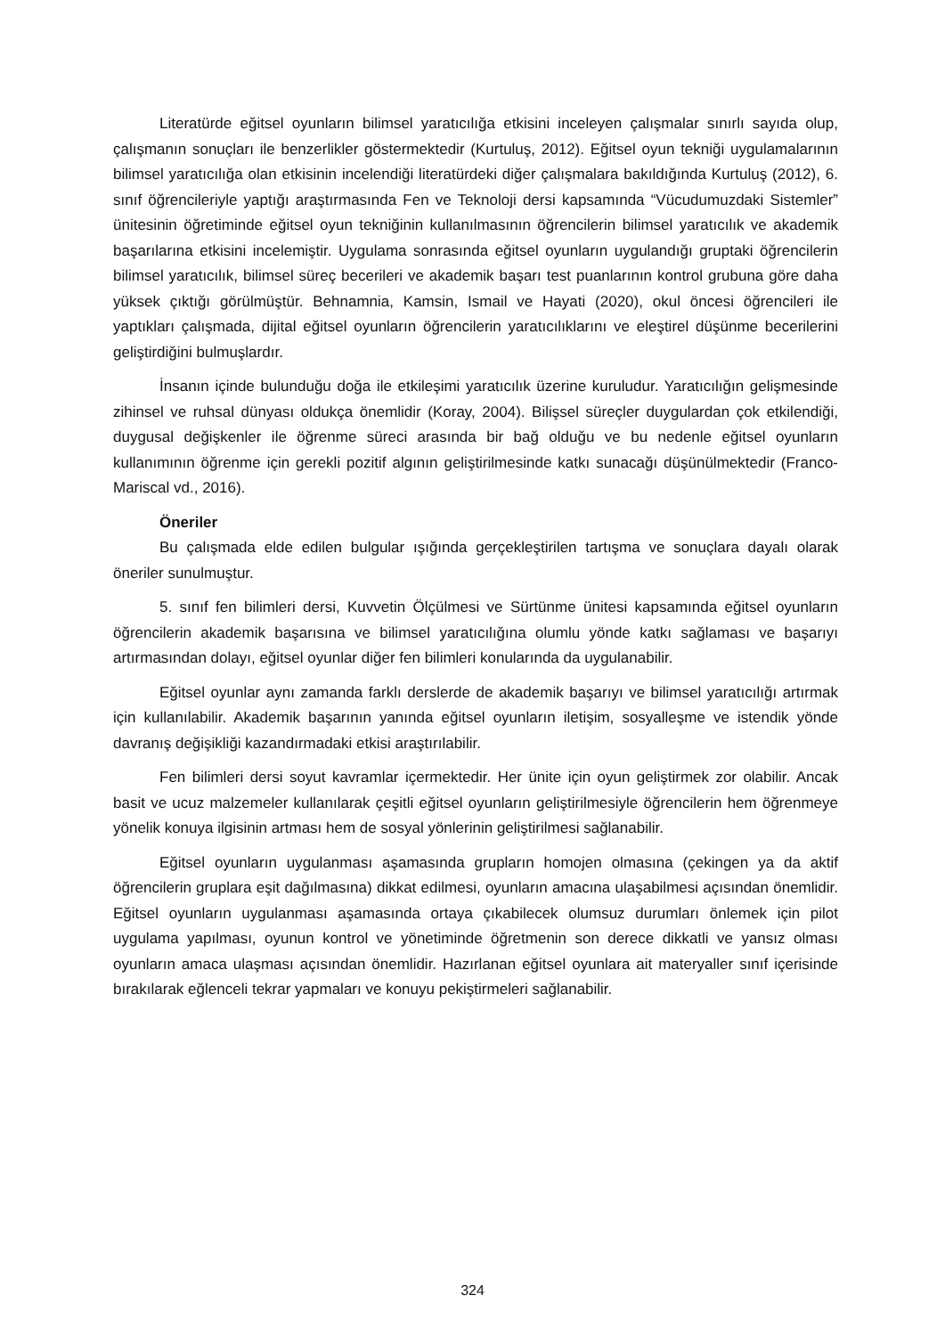Literatürde eğitsel oyunların bilimsel yaratıcılığa etkisini inceleyen çalışmalar sınırlı sayıda olup, çalışmanın sonuçları ile benzerlikler göstermektedir (Kurtuluş, 2012). Eğitsel oyun tekniği uygulamalarının bilimsel yaratıcılığa olan etkisinin incelendiği literatürdeki diğer çalışmalara bakıldığında Kurtuluş (2012), 6. sınıf öğrencileriyle yaptığı araştırmasında Fen ve Teknoloji dersi kapsamında “Vücudumuzdaki Sistemler” ünitesinin öğretiminde eğitsel oyun tekniğinin kullanılmasının öğrencilerin bilimsel yaratıcılık ve akademik başarılarına etkisini incelemiştir. Uygulama sonrasında eğitsel oyunların uygulandığı gruptaki öğrencilerin bilimsel yaratıcılık, bilimsel süreç becerileri ve akademik başarı test puanlarının kontrol grubuna göre daha yüksek çıktığı görülmüştür. Behnamnia, Kamsin, Ismail ve Hayati (2020), okul öncesi öğrencileri ile yaptıkları çalışmada, dijital eğitsel oyunların öğrencilerin yaratıcılıklarını ve eleştirel düşünme becerilerini geliştirdiğini bulmuşlardır.
İnsanın içinde bulunduğu doğa ile etkileşimi yaratıcılık üzerine kuruludur. Yaratıcılığın gelişmesinde zihinsel ve ruhsal dünyası oldukça önemlidir (Koray, 2004). Bilişsel süreçler duygulardan çok etkilendiği, duygusal değişkenler ile öğrenme süreci arasında bir bağ olduğu ve bu nedenle eğitsel oyunların kullanımının öğrenme için gerekli pozitif algının geliştirilmesinde katkı sunacağı düşünülmektedir (Franco-Mariscal vd., 2016).
Öneriler
Bu çalışmada elde edilen bulgular ışığında gerçekleştirilen tartışma ve sonuçlara dayalı olarak öneriler sunulmuştur.
5. sınıf fen bilimleri dersi, Kuvvetin Ölçülmesi ve Sürtünme ünitesi kapsamında eğitsel oyunların öğrencilerin akademik başarısına ve bilimsel yaratıcılığına olumlu yönde katkı sağlaması ve başarıyı artırmasından dolayı, eğitsel oyunlar diğer fen bilimleri konularında da uygulanabilir.
Eğitsel oyunlar aynı zamanda farklı derslerde de akademik başarıyı ve bilimsel yaratıcılığı artırmak için kullanılabilir. Akademik başarının yanında eğitsel oyunların iletişim, sosyalleşme ve istendik yönde davranış değişikliği kazandırmadaki etkisi araştırılabilir.
Fen bilimleri dersi soyut kavramlar içermektedir. Her ünite için oyun geliştirmek zor olabilir. Ancak basit ve ucuz malzemeler kullanılarak çeşitli eğitsel oyunların geliştirilmesiyle öğrencilerin hem öğrenmeye yönelik konuya ilgisinin artması hem de sosyal yönlerinin geliştirilmesi sağlanabilir.
Eğitsel oyunların uygulanması aşamasında grupların homojen olmasına (çekingen ya da aktif öğrencilerin gruplara eşit dağılmasına) dikkat edilmesi, oyunların amacına ulaşabilmesi açısından önemlidir. Eğitsel oyunların uygulanması aşamasında ortaya çıkabilecek olumsuz durumları önlemek için pilot uygulama yapılması, oyunun kontrol ve yönetiminde öğretmenin son derece dikkatli ve yansız olması oyunların amaca ulaşması açısından önemlidir. Hazırlanan eğitsel oyunlara ait materyaller sınıf içerisinde bırakılarak eğlenceli tekrar yapmaları ve konuyu pekiştirmeleri sağlanabilir.
324